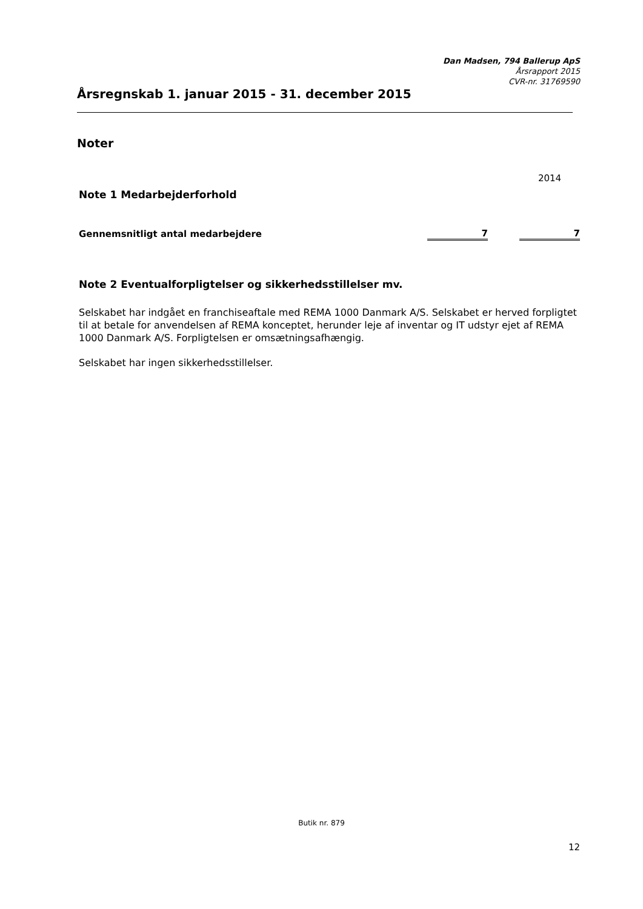Dan Madsen, 794 Ballerup ApS
Årsrapport 2015
CVR-nr. 31769590
Årsregnskab 1. januar 2015 - 31. december 2015
Noter
| | | | 2014 |
| Note 1 Medarbejderforhold | | | |
| Gennemsnitligt antal medarbejdere | 7 | | 7 |
Note 2 Eventualforpligtelser og sikkerhedsstillelser mv.
Selskabet har indgået en franchiseaftale med REMA 1000 Danmark A/S. Selskabet er herved forpligtet til at betale for anvendelsen af REMA konceptet, herunder leje af inventar og IT udstyr ejet af REMA 1000 Danmark A/S. Forpligtelsen er omsætningsafhængig.
Selskabet har ingen sikkerhedsstillelser.
Butik nr. 879
12